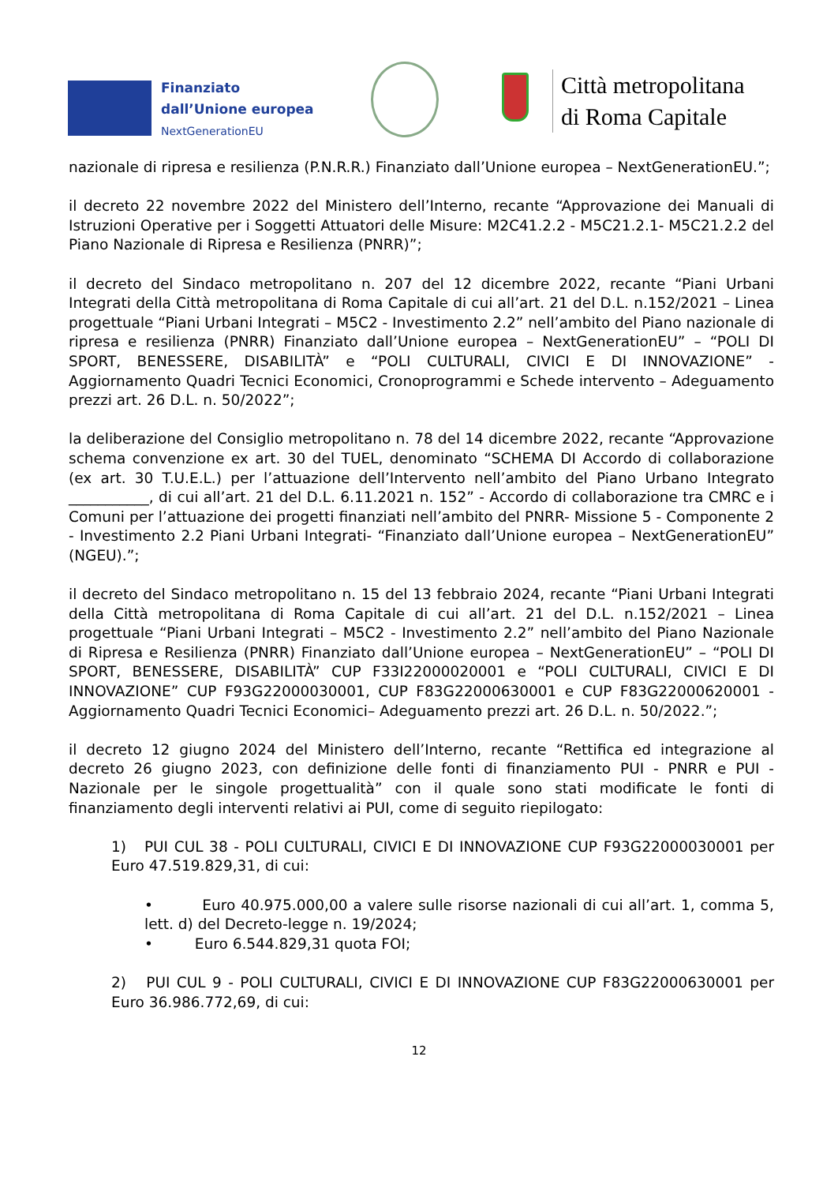Finanziato
dall’Unione europea
NextGenerationEU
Città metropolitana
di Roma Capitale
nazionale di ripresa e resilienza (P.N.R.R.) Finanziato dall’Unione europea – NextGenerationEU.”;
il decreto 22 novembre 2022 del Ministero dell’Interno, recante “Approvazione dei Manuali di Istruzioni Operative per i Soggetti Attuatori delle Misure: M2C41.2.2 - M5C21.2.1- M5C21.2.2 del Piano Nazionale di Ripresa e Resilienza (PNRR)”;
il decreto del Sindaco metropolitano n. 207 del 12 dicembre 2022, recante “Piani Urbani Integrati della Città metropolitana di Roma Capitale di cui all’art. 21 del D.L. n.152/2021 – Linea progettuale “Piani Urbani Integrati – M5C2 - Investimento 2.2” nell’ambito del Piano nazionale di ripresa e resilienza (PNRR) Finanziato dall’Unione europea – NextGenerationEU” – “POLI DI SPORT, BENESSERE, DISABILITÀ” e “POLI CULTURALI, CIVICI E DI INNOVAZIONE” - Aggiornamento Quadri Tecnici Economici, Cronoprogrammi e Schede intervento – Adeguamento prezzi art. 26 D.L. n. 50/2022”;
la deliberazione del Consiglio metropolitano n. 78 del 14 dicembre 2022, recante “Approvazione schema convenzione ex art. 30 del TUEL, denominato “SCHEMA DI Accordo di collaborazione (ex art. 30 T.U.E.L.) per l’attuazione dell’Intervento nell’ambito del Piano Urbano Integrato ___________, di cui all’art. 21 del D.L. 6.11.2021 n. 152” - Accordo di collaborazione tra CMRC e i Comuni per l’attuazione dei progetti finanziati nell’ambito del PNRR- Missione 5 - Componente 2 - Investimento 2.2 Piani Urbani Integrati- “Finanziato dall’Unione europea – NextGenerationEU” (NGEU).”;
il decreto del Sindaco metropolitano n. 15 del 13 febbraio 2024, recante “Piani Urbani Integrati della Città metropolitana di Roma Capitale di cui all’art. 21 del D.L. n.152/2021 – Linea progettuale “Piani Urbani Integrati – M5C2 - Investimento 2.2” nell’ambito del Piano Nazionale di Ripresa e Resilienza (PNRR) Finanziato dall’Unione europea – NextGenerationEU” – “POLI DI SPORT, BENESSERE, DISABILITÀ” CUP F33I22000020001 e “POLI CULTURALI, CIVICI E DI INNOVAZIONE” CUP F93G22000030001, CUP F83G22000630001 e CUP F83G22000620001 - Aggiornamento Quadri Tecnici Economici– Adeguamento prezzi art. 26 D.L. n. 50/2022.”;
il decreto 12 giugno 2024 del Ministero dell’Interno, recante “Rettifica ed integrazione al decreto 26 giugno 2023, con definizione delle fonti di finanziamento PUI - PNRR e PUI - Nazionale per le singole progettualità” con il quale sono stati modificate le fonti di finanziamento degli interventi relativi ai PUI, come di seguito riepilogato:
1) PUI CUL 38 - POLI CULTURALI, CIVICI E DI INNOVAZIONE CUP F93G22000030001 per Euro 47.519.829,31, di cui:
• Euro 40.975.000,00 a valere sulle risorse nazionali di cui all’art. 1, comma 5, lett. d) del Decreto-legge n. 19/2024;
• Euro 6.544.829,31 quota FOI;
2) PUI CUL 9 - POLI CULTURALI, CIVICI E DI INNOVAZIONE CUP F83G22000630001 per Euro 36.986.772,69, di cui:
12